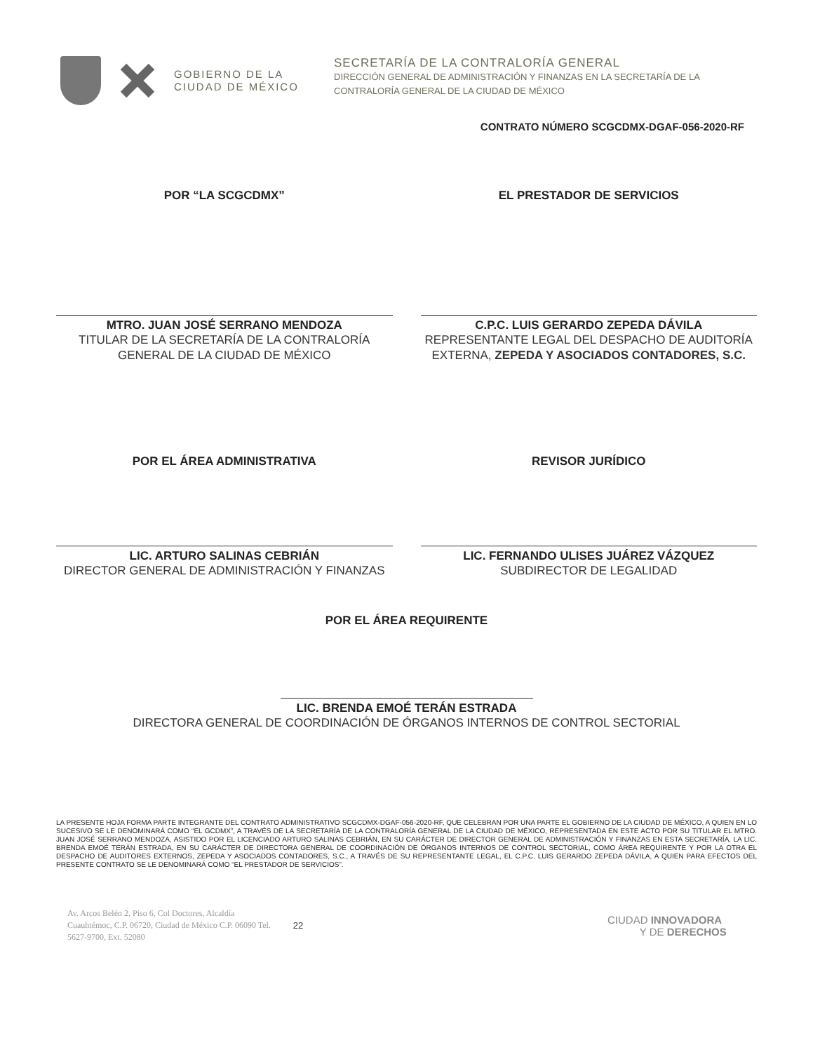GOBIERNO DE LA
CIUDAD DE MÉXICO
SECRETARÍA DE LA CONTRALORÍA GENERAL
DIRECCIÓN GENERAL DE ADMINISTRACIÓN Y FINANZAS EN LA SECRETARÍA DE LA
CONTRALORÍA GENERAL DE LA CIUDAD DE MÉXICO
CONTRATO NÚMERO SCGCDMX-DGAF-056-2020-RF
POR “LA SCGCDMX”
MTRO. JUAN JOSÉ SERRANO MENDOZA
TITULAR DE LA SECRETARÍA DE LA CONTRALORÍA GENERAL DE LA CIUDAD DE MÉXICO
EL PRESTADOR DE SERVICIOS
C.P.C. LUIS GERARDO ZEPEDA DÁVILA
REPRESENTANTE LEGAL DEL DESPACHO DE AUDITORÍA EXTERNA, ZEPEDA Y ASOCIADOS CONTADORES, S.C.
POR EL ÁREA ADMINISTRATIVA
LIC. ARTURO SALINAS CEBRIÁN
DIRECTOR GENERAL DE ADMINISTRACIÓN Y FINANZAS
REVISOR JURÍDICO
LIC. FERNANDO ULISES JUÁREZ VÁZQUEZ
SUBDIRECTOR DE LEGALIDAD
POR EL ÁREA REQUIRENTE
LIC. BRENDA EMOÉ TERÁN ESTRADA
DIRECTORA GENERAL DE COORDINACIÓN DE ÓRGANOS INTERNOS DE CONTROL SECTORIAL
LA PRESENTE HOJA FORMA PARTE INTEGRANTE DEL CONTRATO ADMINISTRATIVO SCGCDMX-DGAF-056-2020-RF, QUE CELEBRAN POR UNA PARTE EL GOBIERNO DE LA CIUDAD DE MÉXICO, A QUIEN EN LO SUCESIVO SE LE DENOMINARÁ COMO “EL GCDMX”, A TRAVÉS DE LA SECRETARÍA DE LA CONTRALORÍA GENERAL DE LA CIUDAD DE MÉXICO, REPRESENTADA EN ESTE ACTO POR SU TITULAR EL MTRO. JUAN JOSÉ SERRANO MENDOZA, ASISTIDO POR EL LICENCIADO ARTURO SALINAS CEBRIÁN, EN SU CARÁCTER DE DIRECTOR GENERAL DE ADMINISTRACIÓN Y FINANZAS EN ESTA SECRETARÍA, LA LIC. BRENDA EMOÉ TERÁN ESTRADA, EN SU CARÁCTER DE DIRECTORA GENERAL DE COORDINACIÓN DE ÓRGANOS INTERNOS DE CONTROL SECTORIAL, COMO ÁREA REQUIRENTE Y POR LA OTRA EL DESPACHO DE AUDITORES EXTERNOS, ZEPEDA Y ASOCIADOS CONTADORES, S.C., A TRAVÉS DE SU REPRESENTANTE LEGAL, EL C.P.C. LUIS GERARDO ZEPEDA DÁVILA, A QUIEN PARA EFECTOS DEL PRESENTE CONTRATO SE LE DENOMINARÁ COMO “EL PRESTADOR DE SERVICIOS”.
Av. Arcos Belén 2, Piso 6, Col Doctores, Alcaldía Cuauhtémoc, C.P. 06720, Ciudad de México C.P. 06090 Tel. 5627-9700, Ext. 52080
22
CIUDAD INNOVADORA
Y DE DERECHOS